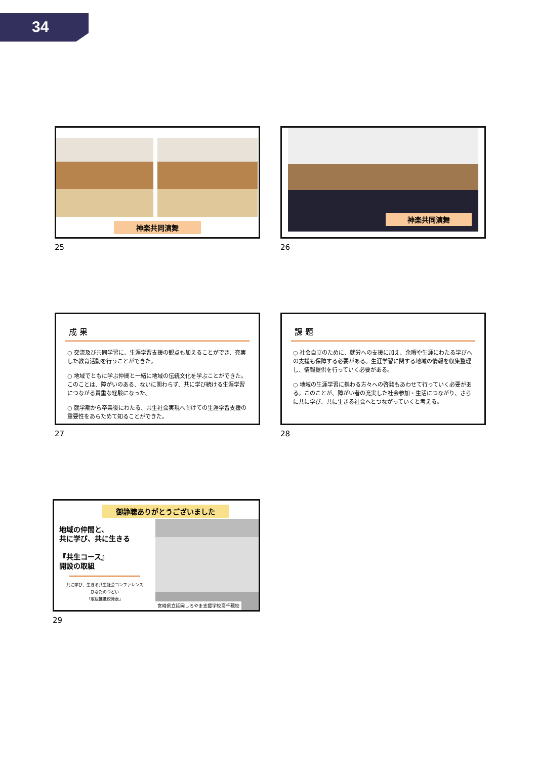34
神楽共同演舞
25
神楽共同演舞
26
成 果
○ 交流及び共同学習に、生涯学習支援の観点も加えることができ、充実した教育活動を行うことができた。
○ 地域でともに学ぶ仲間と一緒に地域の伝統文化を学ぶことができた。このことは、障がいのある、ないに関わらず、共に学び続ける生涯学習につながる貴重な経験になった。
○ 就学期から卒業後にわたる、共生社会実現へ向けての生涯学習支援の重要性をあらためて知ることができた。
27
課 題
○ 社会自立のために、就労への支援に加え、余暇や生涯にわたる学びへの支援も保障する必要がある。生涯学習に関する地域の情報を収集整理し、情報提供を行っていく必要がある。
○ 地域の生涯学習に携わる方々への啓発もあわせて行っていく必要がある。このことが、障がい者の充実した社会参加・生活につながり、さらに共に学び、共に生きる社会へとつながっていくと考える。
28
御静聴ありがとうございました
地域の仲間と、
共に学び、共に生きる
『共生コース』
開設の取組
共に学び、生きる共生社会コンファレンス
ひなたのつどい
「取組推進校発表」
宮崎県立延岡しろやま支援学校高千穂校
29